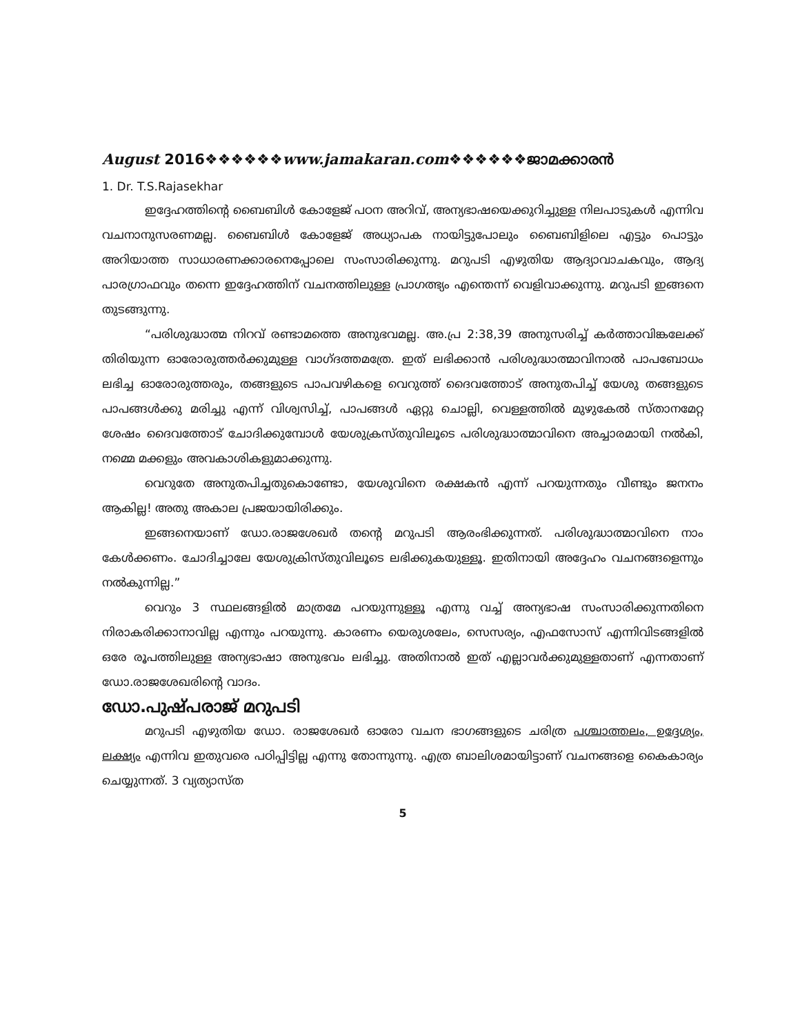August 2016❖❖❖❖❖❖www.jamakaran.com❖❖❖❖❖❖ജാമക്കാരൻ
1. Dr. T.S.Rajasekhar
ഇദ്ദേഹത്തിന്റെ ബൈബിൾ കോളേജ് പഠന അറിവ്, അന്യഭാഷയെക്കുറിച്ചുള്ള നിലപാടുകൾ എന്നിവ വചനാനുസരണമല്ല. ബൈബിൾ കോളേജ് അധ്യാപക നായിട്ടുപോലും ബൈബിളിലെ എട്ടും പൊട്ടും അറിയാത്ത സാധാരണക്കാരനെപ്പോലെ സംസാരിക്കുന്നു. മറുപടി എഴുതിയ ആദ്യാവാചകവും, ആദ്യ പാരഗ്രാഫവും തന്നെ ഇദ്ദേഹത്തിന് വചനത്തിലുള്ള പ്രാഗത്ഭ്യം എന്തെന്ന് വെളിവാക്കുന്നു. മറുപടി ഇങ്ങനെ തുടങ്ങുന്നു.
“പരിശുദ്ധാത്മ നിറവ് രണ്ടാമത്തെ അനുഭവമല്ല. അ.പ്ര 2:38,39 അനുസരിച്ച് കർത്താവിങ്കലേക്ക് തിരിയുന്ന ഓരോരുത്തർക്കുമുള്ള വാഗ്ദത്തമത്രേ. ഇത് ലഭിക്കാൻ പരിശുദ്ധാത്മാവിനാൽ പാപബോധം ലഭിച്ച ഓരോരുത്തരും, തങ്ങളുടെ പാപവഴികളെ വെറുത്ത് ദൈവത്തോട് അനുതപിച്ച് യേശു തങ്ങളുടെ പാപങ്ങൾക്കു മരിച്ചു എന്ന് വിശ്വസിച്ച്, പാപങ്ങൾ ഏറ്റു ചൊല്ലി, വെള്ളത്തിൽ മുഴുകേൽ സ്താനമേറ്റ ശേഷം ദൈവത്തോട് ചോദിക്കുമ്പോൾ യേശുക്രസ്തുവിലൂടെ പരിശുദ്ധാത്മാവിനെ അച്ചാരമായി നൽകി, നമ്മെ മക്കളും അവകാശികളുമാക്കുന്നു.
വെറുതേ അനുതപിച്ചതുകൊണ്ടോ, യേശുവിനെ രക്ഷകൻ എന്ന് പറയുന്നതും വീണ്ടും ജനനം ആകില്ല! അതു അകാല പ്രജയായിരിക്കും.
ഇങ്ങനെയാണ് ഡോ.രാജശേഖർ തന്റെ മറുപടി ആരംഭിക്കുന്നത്. പരിശുദ്ധാത്മാവിനെ നാം കേൾക്കണം. ചോദിച്ചാലേ യേശുക്രിസ്തുവിലൂടെ ലഭിക്കുകയുള്ളൂ. ഇതിനായി അദ്ദേഹം വചനങ്ങളെന്നും നൽകുന്നില്ല.”
വെറും 3 സ്ഥലങ്ങളിൽ മാത്രമേ പറയുന്നുള്ളൂ എന്നു വച്ച് അന്യഭാഷ സംസാരിക്കുന്നതിനെ നിരാകരിക്കാനാവില്ല എന്നും പറയുന്നു. കാരണം യെരുശലേം, സെസര്യം, എഫസോസ് എന്നിവിടങ്ങളിൽ ഒരേ രൂപത്തിലുള്ള അന്യഭാഷാ അനുഭവം ലഭിച്ചു. അതിനാൽ ഇത് എല്ലാവർക്കുമുള്ളതാണ് എന്നതാണ് ഡോ.രാജശേഖരിന്റെ വാദം.
ഡോ.പുഷ്പരാജ് മറുപടി
മറുപടി എഴുതിയ ഡോ. രാജശേഖർ ഓരോ വചന ഭാഗങ്ങളുടെ ചരിത്ര പശ്ചാത്തലം, ഉദ്ദേശ്യം, ലക്ഷ്യം എന്നിവ ഇതുവരെ പഠിപ്പിട്ടില്ല എന്നു തോന്നുന്നു. എത്ര ബാലിശമായിട്ടാണ് വചനങ്ങളെ കൈകാര്യം ചെയ്യുന്നത്. 3 വ്യത്യാസ്ത
5